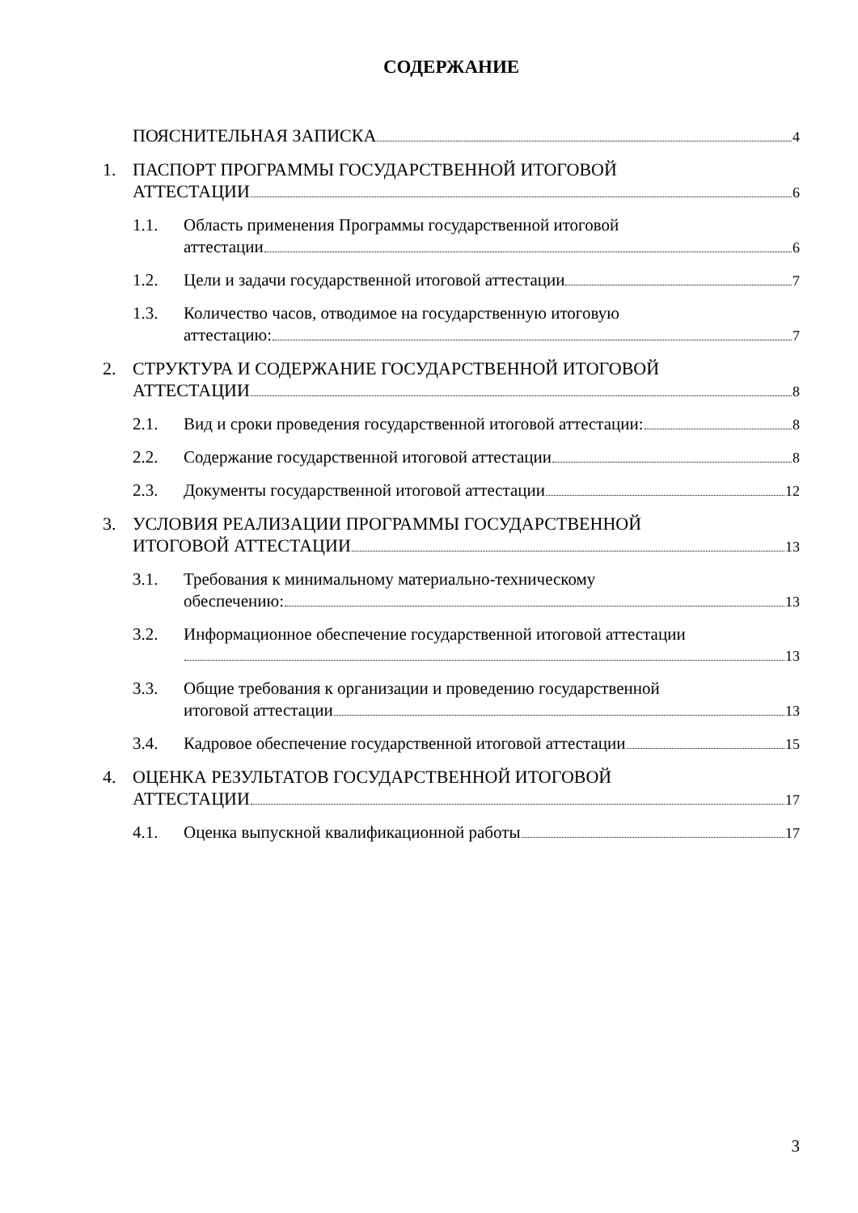СОДЕРЖАНИЕ
ПОЯСНИТЕЛЬНАЯ ЗАПИСКА 4
1. ПАСПОРТ ПРОГРАММЫ ГОСУДАРСТВЕННОЙ ИТОГОВОЙ
АТТЕСТАЦИИ 6
1.1. Область применения Программы государственной итоговой
аттестации 6
1.2. Цели и задачи государственной итоговой аттестации 7
1.3. Количество часов, отводимое на государственную итоговую
аттестацию: 7
2. СТРУКТУРА И СОДЕРЖАНИЕ ГОСУДАРСТВЕННОЙ ИТОГОВОЙ
АТТЕСТАЦИИ 8
2.1. Вид и сроки проведения государственной итоговой аттестации: 8
2.2. Содержание государственной итоговой аттестации 8
2.3. Документы государственной итоговой аттестации 12
3. УСЛОВИЯ РЕАЛИЗАЦИИ ПРОГРАММЫ ГОСУДАРСТВЕННОЙ
ИТОГОВОЙ АТТЕСТАЦИИ 13
3.1. Требования к минимальному материально-техническому
обеспечению: 13
3.2. Информационное обеспечение государственной итоговой аттестации
13
3.3. Общие требования к организации и проведению государственной
итоговой аттестации 13
3.4. Кадровое обеспечение государственной итоговой аттестации 15
4. ОЦЕНКА РЕЗУЛЬТАТОВ ГОСУДАРСТВЕННОЙ ИТОГОВОЙ
АТТЕСТАЦИИ 17
4.1. Оценка выпускной квалификационной работы 17
3